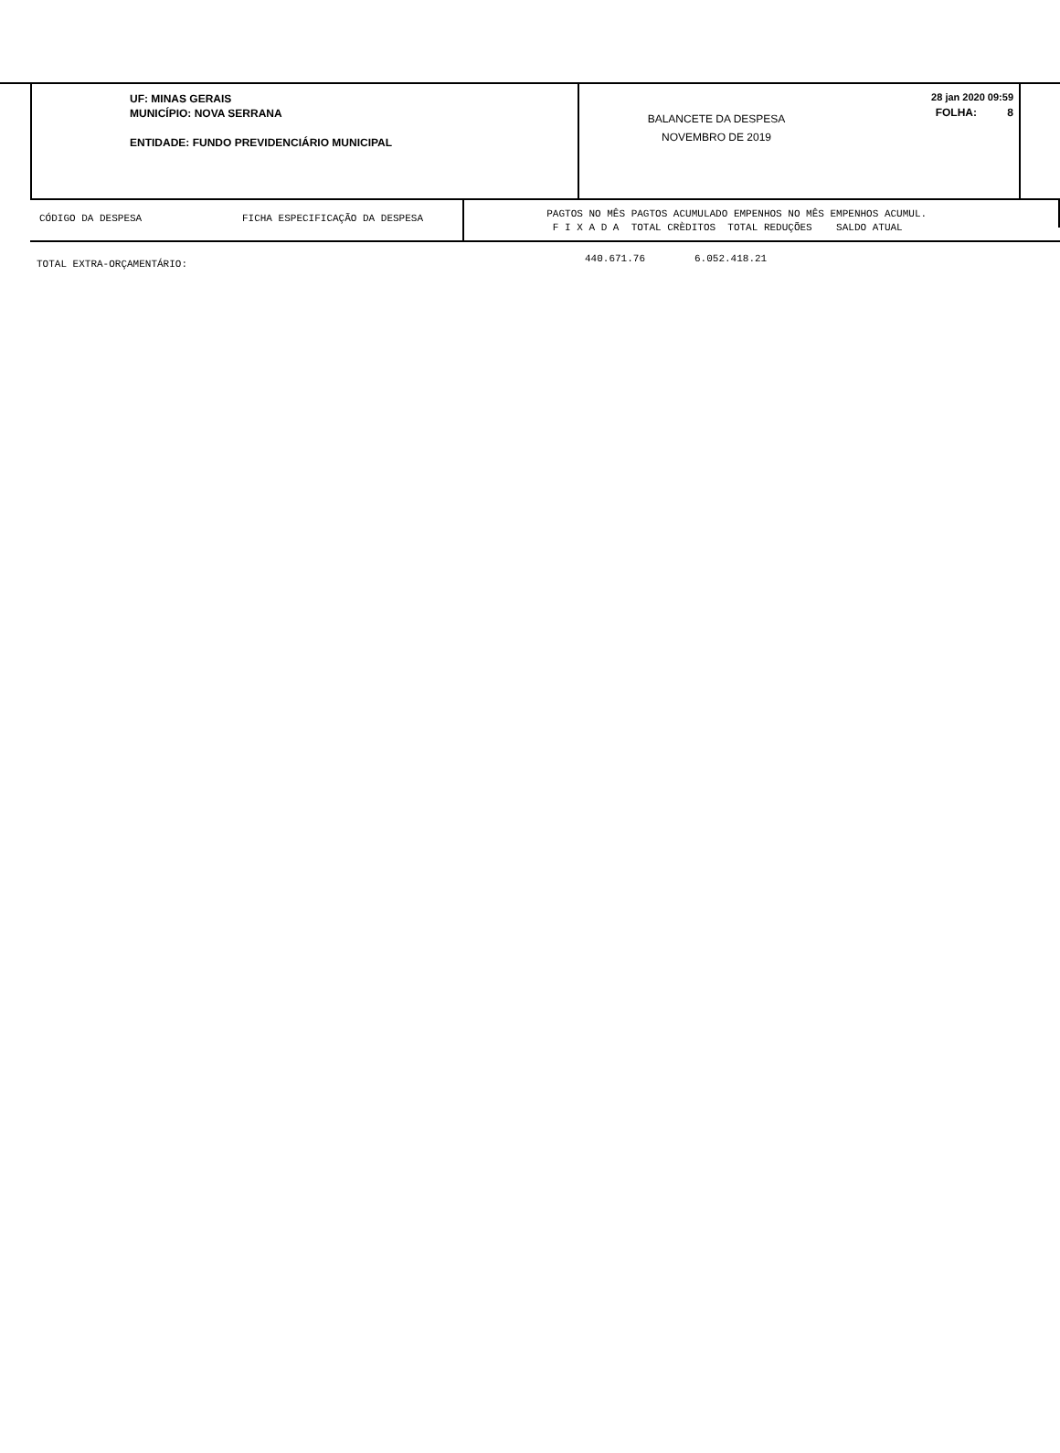UF: MINAS GERAIS
MUNICÍPIO: NOVA SERRANA
ENTIDADE: FUNDO PREVIDENCIÁRIO MUNICIPAL
BALANCETE DA DESPESA
NOVEMBRO DE 2019
28 jan 2020 09:59
FOLHA: 8
CÓDIGO DA DESPESA FICHA ESPECIFICAÇÃO DA DESPESA
PAGTOS NO MÊS PAGTOS ACUMULADO EMPENHOS NO MÊS EMPENHOS ACUMUL.
F I X A D A TOTAL CRÈDITOS TOTAL REDUÇÕES SALDO ATUAL
TOTAL EXTRA-ORÇAMENTÁRIO:
440.671.76 6.052.418.21